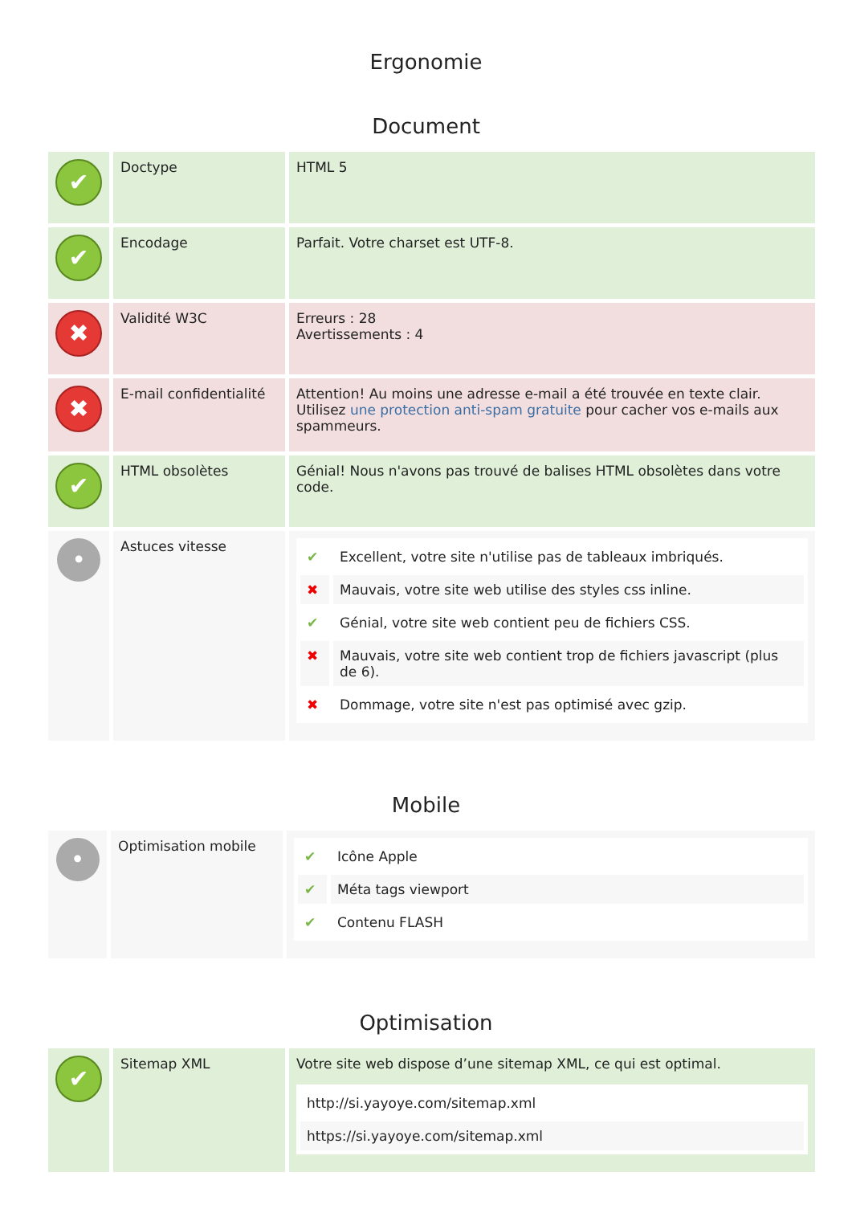Ergonomie
Document
| ✔ | Doctype | HTML 5 |
| ✔ | Encodage | Parfait. Votre charset est UTF-8. |
| ✖ | Validité W3C | Erreurs : 28 Avertissements : 4 |
| ✖ | E-mail confidentialité | Attention! Au moins une adresse e-mail a été trouvée en texte clair. Utilisez une protection anti-spam gratuite pour cacher vos e-mails aux spammeurs. |
| ✔ | HTML obsolètes | Génial! Nous n'avons pas trouvé de balises HTML obsolètes dans votre code. |
| • | Astuces vitesse | / ✔ / Excellent, votre site n'utilise pas de tableaux imbriqués. / / ✖ / Mauvais, votre site web utilise des styles css inline. / / ✔ / Génial, votre site web contient peu de fichiers CSS. / / ✖ / Mauvais, votre site web contient trop de fichiers javascript (plus de 6). / / ✖ / Dommage, votre site n'est pas optimisé avec gzip. / |
Mobile
| • | Optimisation mobile | / ✔ / Icône Apple / / ✔ / Méta tags viewport / / ✔ / Contenu FLASH / |
Optimisation
| ✔ | Sitemap XML | Votre site web dispose d’une sitemap XML, ce qui est optimal. / http://si.yayoye.com/sitemap.xml / / https://si.yayoye.com/sitemap.xml / |